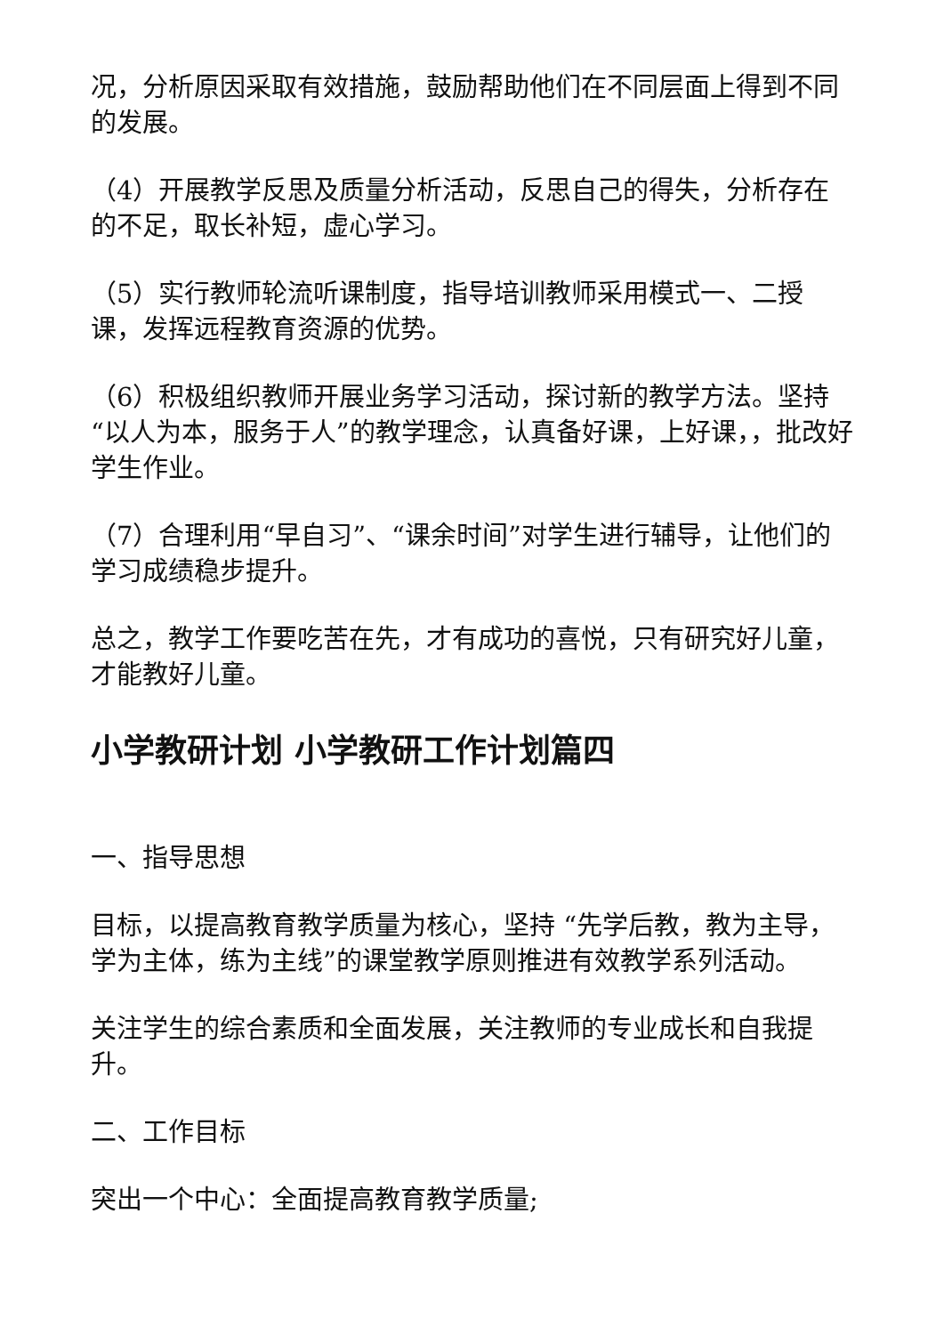况，分析原因采取有效措施，鼓励帮助他们在不同层面上得到不同的发展。
（4）开展教学反思及质量分析活动，反思自己的得失，分析存在的不足，取长补短，虚心学习。
（5）实行教师轮流听课制度，指导培训教师采用模式一、二授课，发挥远程教育资源的优势。
（6）积极组织教师开展业务学习活动，探讨新的教学方法。坚持“以人为本，服务于人”的教学理念，认真备好课，上好课，，批改好学生作业。
（7）合理利用“早自习”、“课余时间”对学生进行辅导，让他们的学习成绩稳步提升。
总之，教学工作要吃苦在先，才有成功的喜悦，只有研究好儿童，才能教好儿童。
小学教研计划 小学教研工作计划篇四
一、指导思想
目标，以提高教育教学质量为核心，坚持 “先学后教，教为主导，学为主体，练为主线”的课堂教学原则推进有效教学系列活动。
关注学生的综合素质和全面发展，关注教师的专业成长和自我提升。
二、工作目标
突出一个中心：全面提高教育教学质量;